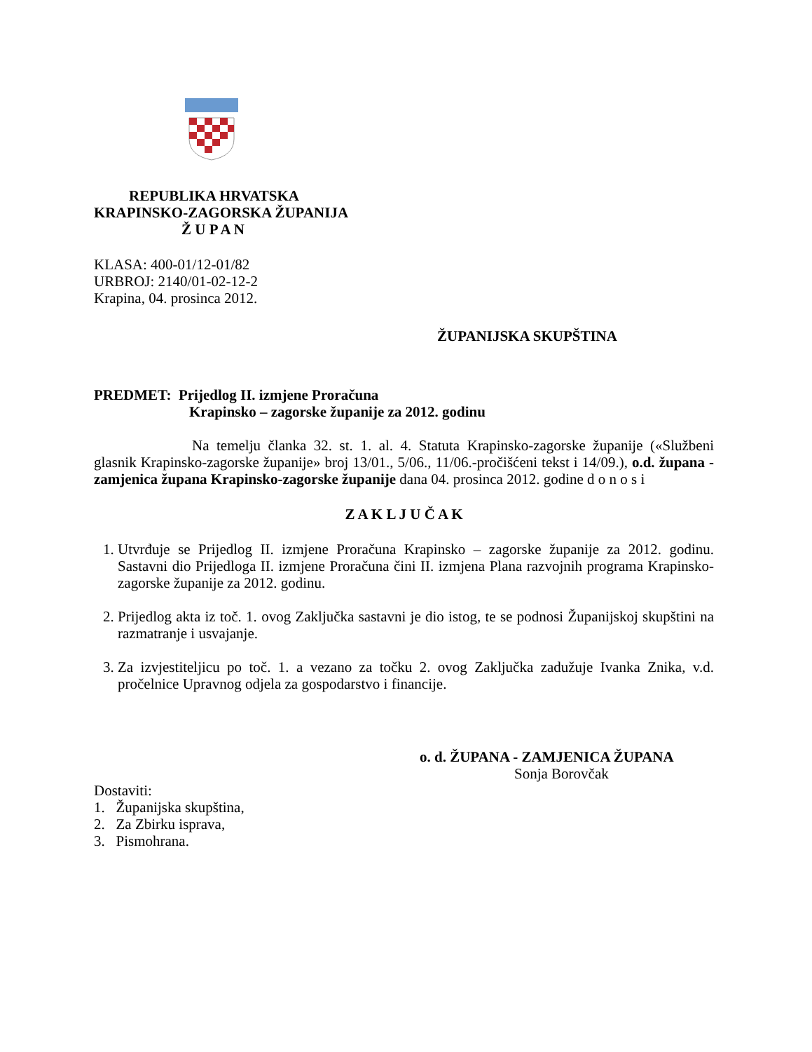REPUBLIKA HRVATSKA
KRAPINSKO-ZAGORSKA ŽUPANIJA
Ž U P A N
KLASA: 400-01/12-01/82
URBROJ: 2140/01-02-12-2
Krapina, 04. prosinca 2012.
ŽUPANIJSKA SKUPŠTINA
PREDMET: Prijedlog II. izmjene Proračuna
Krapinsko – zagorske županije za 2012. godinu
Na temelju članka 32. st. 1. al. 4. Statuta Krapinsko-zagorske županije («Službeni glasnik Krapinsko-zagorske županije» broj 13/01., 5/06., 11/06.-pročišćeni tekst i 14/09.), o.d. župana - zamjenica župana Krapinsko-zagorske županije dana 04. prosinca 2012. godine d o n o s i
Z A K L J U Č A K
1. Utvrđuje se Prijedlog II. izmjene Proračuna Krapinsko – zagorske županije za 2012. godinu. Sastavni dio Prijedloga II. izmjene Proračuna čini II. izmjena Plana razvojnih programa Krapinsko-zagorske županije za 2012. godinu.
2. Prijedlog akta iz toč. 1. ovog Zaključka sastavni je dio istog, te se podnosi Županijskoj skupštini na razmatranje i usvajanje.
3. Za izvjestiteljicu po toč. 1. a vezano za točku 2. ovog Zaključka zadužuje Ivanka Znika, v.d. pročelnice Upravnog odjela za gospodarstvo i financije.
o. d. ŽUPANA - ZAMJENICA ŽUPANA
Sonja Borovčak
Dostaviti:
1. Županijska skupština,
2. Za Zbirku isprava,
3. Pismohrana.